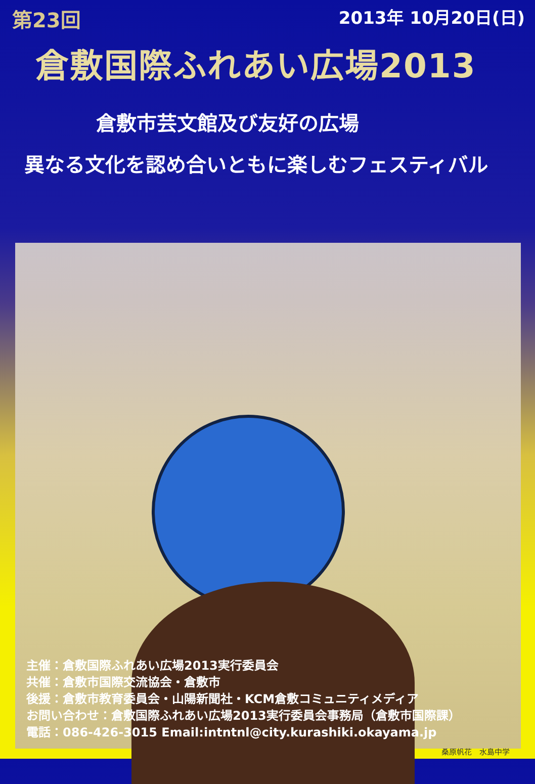第23回
2013年 10月20日(日)
倉敷国際ふれあい広場2013
倉敷市芸文館及び友好の広場
異なる文化を認め合いともに楽しむフェスティバル
主催：倉敷国際ふれあい広場2013実行委員会
共催：倉敷市国際交流協会・倉敷市
後援：倉敷市教育委員会・山陽新聞社・KCM倉敷コミュニティメディア
お問い合わせ：倉敷国際ふれあい広場2013実行委員会事務局（倉敷市国際課）
電話：086-426-3015 Email:intntnl@city.kurashiki.okayama.jp
桑原帆花　水島中学